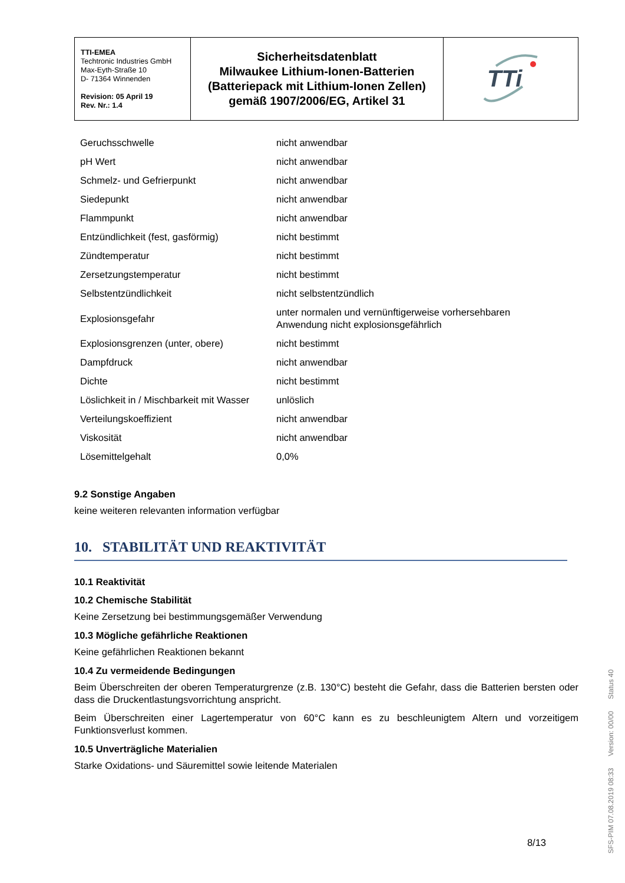| TTI-EMEA Techtronic Industries GmbH Max-Eyth-Straße 10 D- 71364 Winnenden Revision: 05 April 19 Rev. Nr.: 1.4 | Sicherheitsdatenblatt Milwaukee Lithium-Ionen-Batterien (Batteriepack mit Lithium-Ionen Zellen) gemäß 1907/2006/EG, Artikel 31 | TTi |
| Geruchsschwelle | nicht anwendbar |
| pH Wert | nicht anwendbar |
| Schmelz- und Gefrierpunkt | nicht anwendbar |
| Siedepunkt | nicht anwendbar |
| Flammpunkt | nicht anwendbar |
| Entzündlichkeit (fest, gasförmig) | nicht bestimmt |
| Zündtemperatur | nicht bestimmt |
| Zersetzungstemperatur | nicht bestimmt |
| Selbstentzündlichkeit | nicht selbstentzündlich |
| Explosionsgefahr | unter normalen und vernünftigerweise vorhersehbaren Anwendung nicht explosionsgefährlich |
| Explosionsgrenzen (unter, obere) | nicht bestimmt |
| Dampfdruck | nicht anwendbar |
| Dichte | nicht bestimmt |
| Löslichkeit in / Mischbarkeit mit Wasser | unlöslich |
| Verteilungskoeffizient | nicht anwendbar |
| Viskosität | nicht anwendbar |
| Lösemittelgehalt | 0,0% |
9.2 Sonstige Angaben
keine weiteren relevanten information verfügbar
10. STABILITÄT UND REAKTIVITÄT
10.1 Reaktivität
10.2 Chemische Stabilität
Keine Zersetzung bei bestimmungsgemäßer Verwendung
10.3 Mögliche gefährliche Reaktionen
Keine gefährlichen Reaktionen bekannt
10.4 Zu vermeidende Bedingungen
Beim Überschreiten der oberen Temperaturgrenze (z.B. 130°C) besteht die Gefahr, dass die Batterien bersten oder dass die Druckentlastungsvorrichtung anspricht.
Beim Überschreiten einer Lagertemperatur von 60°C kann es zu beschleunigtem Altern und vorzeitigem Funktionsverlust kommen.
10.5 Unverträgliche Materialien
Starke Oxidations- und Säuremittel sowie leitende Materialen
8/13
SFS-PIM 07.08.2019 08:33 Version: 00/00 Status 40